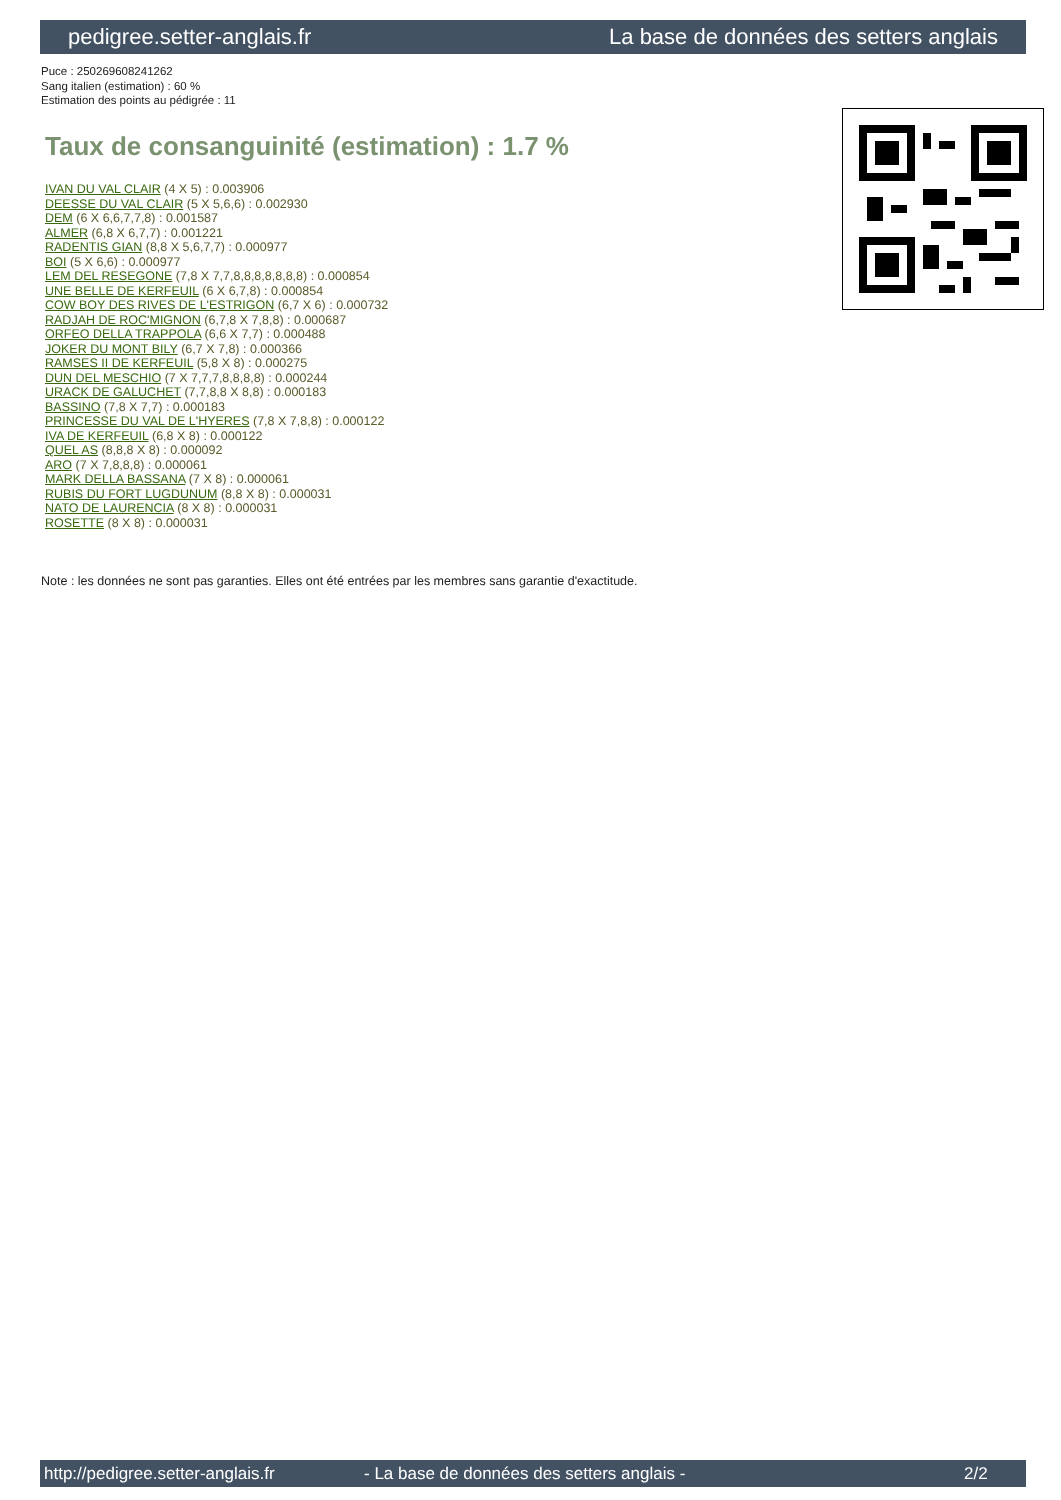pedigree.setter-anglais.fr La base de données des setters anglais
Puce : 250269608241262
Sang italien (estimation) : 60 %
Estimation des points au pédigrée : 11
Taux de consanguinité (estimation) : 1.7 %
IVAN DU VAL CLAIR (4 X 5) : 0.003906
DEESSE DU VAL CLAIR (5 X 5,6,6) : 0.002930
DEM (6 X 6,6,7,7,8) : 0.001587
ALMER (6,8 X 6,7,7) : 0.001221
RADENTIS GIAN (8,8 X 5,6,7,7) : 0.000977
BOI (5 X 6,6) : 0.000977
LEM DEL RESEGONE (7,8 X 7,7,8,8,8,8,8,8,8) : 0.000854
UNE BELLE DE KERFEUIL (6 X 6,7,8) : 0.000854
COW BOY DES RIVES DE L'ESTRIGON (6,7 X 6) : 0.000732
RADJAH DE ROC'MIGNON (6,7,8 X 7,8,8) : 0.000687
ORFEO DELLA TRAPPOLA (6,6 X 7,7) : 0.000488
JOKER DU MONT BILY (6,7 X 7,8) : 0.000366
RAMSES II DE KERFEUIL (5,8 X 8) : 0.000275
DUN DEL MESCHIO (7 X 7,7,7,8,8,8,8) : 0.000244
URACK DE GALUCHET (7,7,8,8 X 8,8) : 0.000183
BASSINO (7,8 X 7,7) : 0.000183
PRINCESSE DU VAL DE L'HYERES (7,8 X 7,8,8) : 0.000122
IVA DE KERFEUIL (6,8 X 8) : 0.000122
QUEL AS (8,8,8 X 8) : 0.000092
ARO (7 X 7,8,8,8) : 0.000061
MARK DELLA BASSANA (7 X 8) : 0.000061
RUBIS DU FORT LUGDUNUM (8,8 X 8) : 0.000031
NATO DE LAURENCIA (8 X 8) : 0.000031
ROSETTE (8 X 8) : 0.000031
Note : les données ne sont pas garanties. Elles ont été entrées par les membres sans garantie d'exactitude.
http://pedigree.setter-anglais.fr - La base de données des setters anglais - 2/2